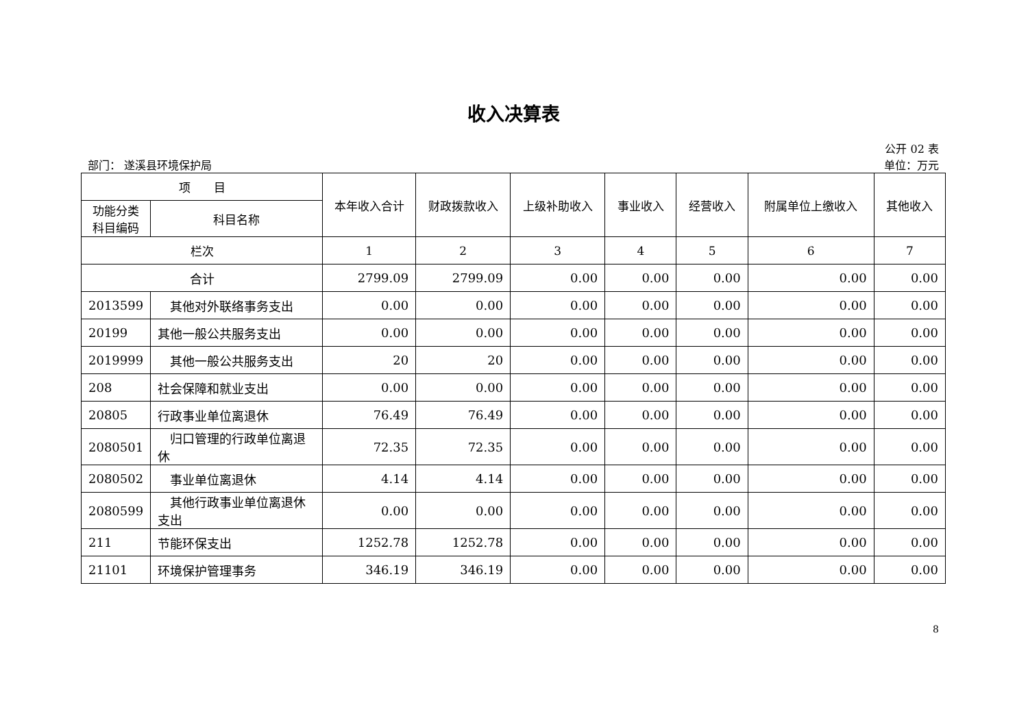收入决算表
公开 02 表
部门： 遂溪县环境保护局 单位：万元
| 项 目 | | 本年收入合计 | 财政拨款收入 | 上级补助收入 | 事业收入 | 经营收入 | 附属单位上缴收入 | 其他收入 |
| --- | --- | --- | --- | --- | --- | --- | --- | --- |
| 功能分类科目编码 | 科目名称 | | | | | | | |
| 栏次 | | 1 | 2 | 3 | 4 | 5 | 6 | 7 |
| 合计 | | 2799.09 | 2799.09 | 0.00 | 0.00 | 0.00 | 0.00 | 0.00 |
| 2013599 | 其他对外联络事务支出 | 0.00 | 0.00 | 0.00 | 0.00 | 0.00 | 0.00 | 0.00 |
| 20199 | 其他一般公共服务支出 | 0.00 | 0.00 | 0.00 | 0.00 | 0.00 | 0.00 | 0.00 |
| 2019999 | 其他一般公共服务支出 | 20 | 20 | 0.00 | 0.00 | 0.00 | 0.00 | 0.00 |
| 208 | 社会保障和就业支出 | 0.00 | 0.00 | 0.00 | 0.00 | 0.00 | 0.00 | 0.00 |
| 20805 | 行政事业单位离退休 | 76.49 | 76.49 | 0.00 | 0.00 | 0.00 | 0.00 | 0.00 |
| 2080501 | 归口管理的行政单位离退休 | 72.35 | 72.35 | 0.00 | 0.00 | 0.00 | 0.00 | 0.00 |
| 2080502 | 事业单位离退休 | 4.14 | 4.14 | 0.00 | 0.00 | 0.00 | 0.00 | 0.00 |
| 2080599 | 其他行政事业单位离退休支出 | 0.00 | 0.00 | 0.00 | 0.00 | 0.00 | 0.00 | 0.00 |
| 211 | 节能环保支出 | 1252.78 | 1252.78 | 0.00 | 0.00 | 0.00 | 0.00 | 0.00 |
| 21101 | 环境保护管理事务 | 346.19 | 346.19 | 0.00 | 0.00 | 0.00 | 0.00 | 0.00 |
8